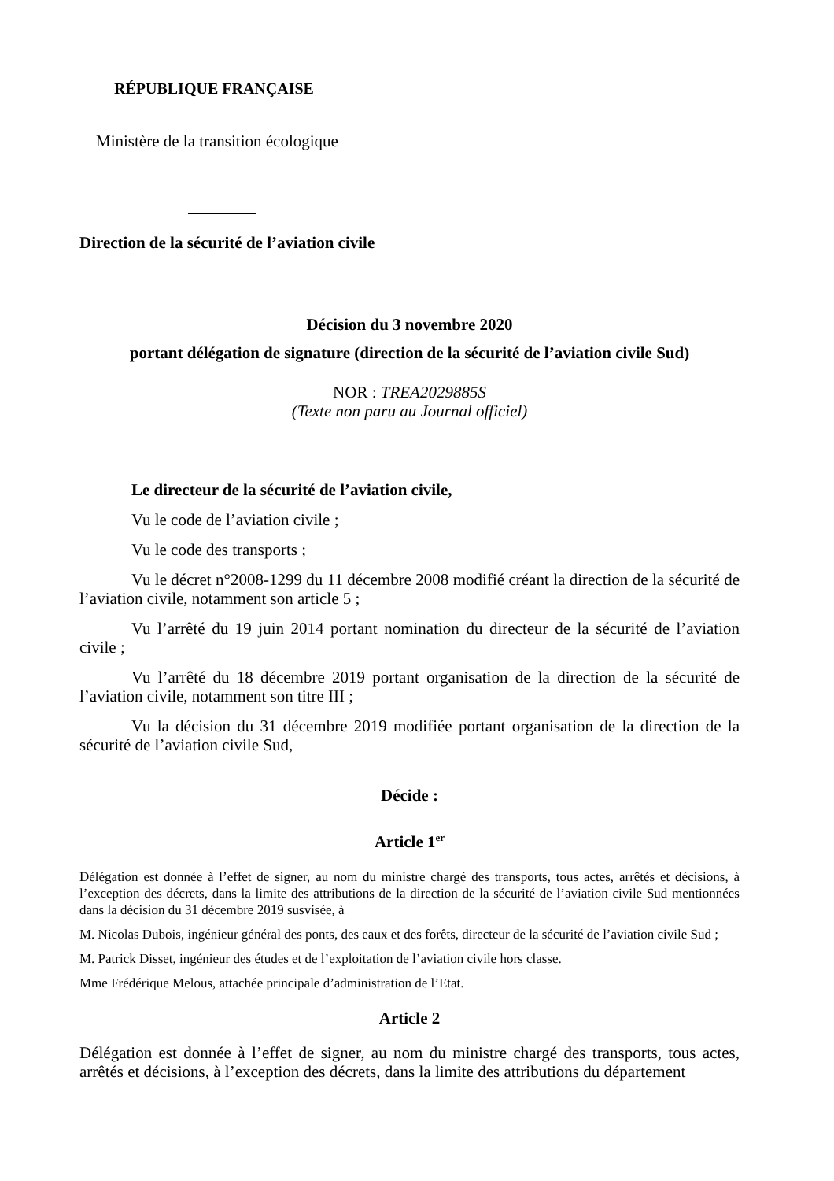RÉPUBLIQUE FRANÇAISE
Ministère de la transition écologique
Direction de la sécurité de l’aviation civile
Décision du 3 novembre 2020
portant délégation de signature (direction de la sécurité de l’aviation civile Sud)
NOR : TREA2029885S
(Texte non paru au Journal officiel)
Le directeur de la sécurité de l’aviation civile,
Vu le code de l’aviation civile ;
Vu le code des transports ;
Vu le décret n°2008-1299 du 11 décembre 2008 modifié créant la direction de la sécurité de l’aviation civile, notamment son article 5 ;
Vu l’arrêté du 19 juin 2014 portant nomination du directeur de la sécurité de l’aviation civile ;
Vu l’arrêté du 18 décembre 2019 portant organisation de la direction de la sécurité de l’aviation civile, notamment son titre III ;
Vu la décision du 31 décembre 2019 modifiée portant organisation de la direction de la sécurité de l’aviation civile Sud,
Décide :
Article 1<sup>er</sup>
Délégation est donnée à l’effet de signer, au nom du ministre chargé des transports, tous actes, arrêtés et décisions, à l’exception des décrets, dans la limite des attributions de la direction de la sécurité de l’aviation civile Sud mentionnées dans la décision du 31 décembre 2019 susvisée, à
M. Nicolas Dubois, ingénieur général des ponts, des eaux et des forêts, directeur de la sécurité de l’aviation civile Sud ;
M. Patrick Disset, ingénieur des études et de l’exploitation de l’aviation civile hors classe.
Mme Frédérique Melous, attachée principale d’administration de l’Etat.
Article 2
Délégation est donnée à l’effet de signer, au nom du ministre chargé des transports, tous actes, arrêtés et décisions, à l’exception des décrets, dans la limite des attributions du département